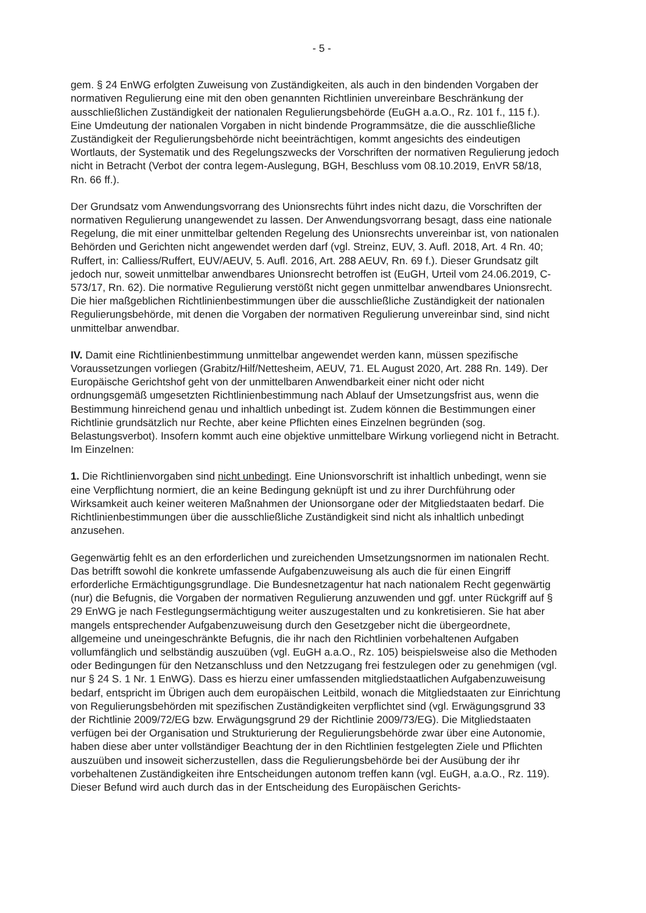- 5 -
gem. § 24 EnWG erfolgten Zuweisung von Zuständigkeiten, als auch in den bindenden Vorgaben der normativen Regulierung eine mit den oben genannten Richtlinien unvereinbare Beschränkung der ausschließlichen Zuständigkeit der nationalen Regulierungsbehörde (EuGH a.a.O., Rz. 101 f., 115 f.). Eine Umdeutung der nationalen Vorgaben in nicht bindende Programmsätze, die die ausschließliche Zuständigkeit der Regulierungsbehörde nicht beeinträchtigen, kommt angesichts des eindeutigen Wortlauts, der Systematik und des Regelungszwecks der Vorschriften der normativen Regulierung jedoch nicht in Betracht (Verbot der contra legem-Auslegung, BGH, Beschluss vom 08.10.2019, EnVR 58/18, Rn. 66 ff.).
Der Grundsatz vom Anwendungsvorrang des Unionsrechts führt indes nicht dazu, die Vorschriften der normativen Regulierung unangewendet zu lassen. Der Anwendungsvorrang besagt, dass eine nationale Regelung, die mit einer unmittelbar geltenden Regelung des Unionsrechts unvereinbar ist, von nationalen Behörden und Gerichten nicht angewendet werden darf (vgl. Streinz, EUV, 3. Aufl. 2018, Art. 4 Rn. 40; Ruffert, in: Calliess/Ruffert, EUV/AEUV, 5. Aufl. 2016, Art. 288 AEUV, Rn. 69 f.). Dieser Grundsatz gilt jedoch nur, soweit unmittelbar anwendbares Unionsrecht betroffen ist (EuGH, Urteil vom 24.06.2019, C-573/17, Rn. 62). Die normative Regulierung verstößt nicht gegen unmittelbar anwendbares Unionsrecht. Die hier maßgeblichen Richtlinienbestimmungen über die ausschließliche Zuständigkeit der nationalen Regulierungsbehörde, mit denen die Vorgaben der normativen Regulierung unvereinbar sind, sind nicht unmittelbar anwendbar.
IV. Damit eine Richtlinienbestimmung unmittelbar angewendet werden kann, müssen spezifische Voraussetzungen vorliegen (Grabitz/Hilf/Nettesheim, AEUV, 71. EL August 2020, Art. 288 Rn. 149). Der Europäische Gerichtshof geht von der unmittelbaren Anwendbarkeit einer nicht oder nicht ordnungsgemäß umgesetzten Richtlinienbestimmung nach Ablauf der Umsetzungsfrist aus, wenn die Bestimmung hinreichend genau und inhaltlich unbedingt ist. Zudem können die Bestimmungen einer Richtlinie grundsätzlich nur Rechte, aber keine Pflichten eines Einzelnen begründen (sog. Belastungsverbot). Insofern kommt auch eine objektive unmittelbare Wirkung vorliegend nicht in Betracht. Im Einzelnen:
1. Die Richtlinienvorgaben sind nicht unbedingt. Eine Unionsvorschrift ist inhaltlich unbedingt, wenn sie eine Verpflichtung normiert, die an keine Bedingung geknüpft ist und zu ihrer Durchführung oder Wirksamkeit auch keiner weiteren Maßnahmen der Unionsorgane oder der Mitgliedstaaten bedarf. Die Richtlinienbestimmungen über die ausschließliche Zuständigkeit sind nicht als inhaltlich unbedingt anzusehen.
Gegenwärtig fehlt es an den erforderlichen und zureichenden Umsetzungsnormen im nationalen Recht. Das betrifft sowohl die konkrete umfassende Aufgabenzuweisung als auch die für einen Eingriff erforderliche Ermächtigungsgrundlage. Die Bundesnetzagentur hat nach nationalem Recht gegenwärtig (nur) die Befugnis, die Vorgaben der normativen Regulierung anzuwenden und ggf. unter Rückgriff auf § 29 EnWG je nach Festlegungsermächtigung weiter auszugestalten und zu konkretisieren. Sie hat aber mangels entsprechender Aufgabenzuweisung durch den Gesetzgeber nicht die übergeordnete, allgemeine und uneingeschränkte Befugnis, die ihr nach den Richtlinien vorbehaltenen Aufgaben vollumfänglich und selbständig auszuüben (vgl. EuGH a.a.O., Rz. 105) beispielsweise also die Methoden oder Bedingungen für den Netzanschluss und den Netzzugang frei festzulegen oder zu genehmigen (vgl. nur § 24 S. 1 Nr. 1 EnWG). Dass es hierzu einer umfassenden mitgliedstaatlichen Aufgabenzuweisung bedarf, entspricht im Übrigen auch dem europäischen Leitbild, wonach die Mitgliedstaaten zur Einrichtung von Regulierungsbehörden mit spezifischen Zuständigkeiten verpflichtet sind (vgl. Erwägungsgrund 33 der Richtlinie 2009/72/EG bzw. Erwägungsgrund 29 der Richtlinie 2009/73/EG). Die Mitgliedstaaten verfügen bei der Organisation und Strukturierung der Regulierungsbehörde zwar über eine Autonomie, haben diese aber unter vollständiger Beachtung der in den Richtlinien festgelegten Ziele und Pflichten auszuüben und insoweit sicherzustellen, dass die Regulierungsbehörde bei der Ausübung der ihr vorbehaltenen Zuständigkeiten ihre Entscheidungen autonom treffen kann (vgl. EuGH, a.a.O., Rz. 119). Dieser Befund wird auch durch das in der Entscheidung des Europäischen Gerichts-